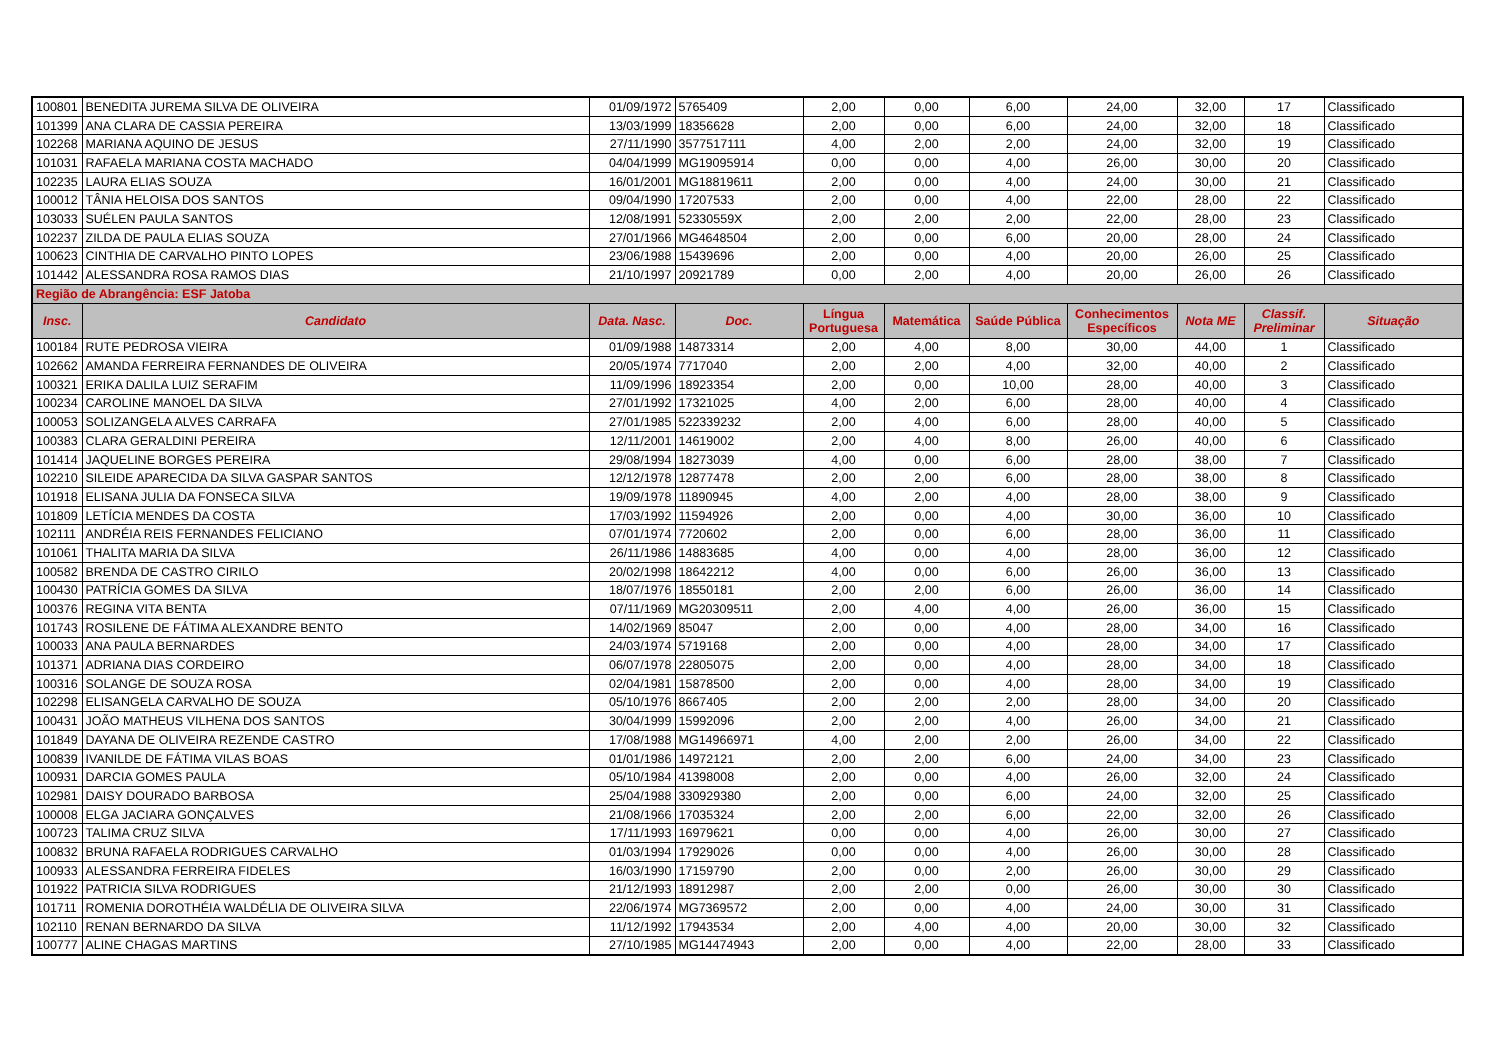| 100801 | BENEDITA JUREMA SILVA DE OLIVEIRA | 01/09/1972 | 5765409 | 2,00 | 0,00 | 6,00 | 24,00 | 32,00 | 17 | Classificado |
| 101399 | ANA CLARA DE CASSIA PEREIRA | 13/03/1999 | 18356628 | 2,00 | 0,00 | 6,00 | 24,00 | 32,00 | 18 | Classificado |
| 102268 | MARIANA AQUINO DE JESUS | 27/11/1990 | 3577517111 | 4,00 | 2,00 | 2,00 | 24,00 | 32,00 | 19 | Classificado |
| 101031 | RAFAELA MARIANA COSTA MACHADO | 04/04/1999 | MG19095914 | 0,00 | 0,00 | 4,00 | 26,00 | 30,00 | 20 | Classificado |
| 102235 | LAURA ELIAS SOUZA | 16/01/2001 | MG18819611 | 2,00 | 0,00 | 4,00 | 24,00 | 30,00 | 21 | Classificado |
| 100012 | TÂNIA HELOISA DOS SANTOS | 09/04/1990 | 17207533 | 2,00 | 0,00 | 4,00 | 22,00 | 28,00 | 22 | Classificado |
| 103033 | SUÉLEN PAULA SANTOS | 12/08/1991 | 52330559X | 2,00 | 2,00 | 2,00 | 22,00 | 28,00 | 23 | Classificado |
| 102237 | ZILDA DE PAULA ELIAS SOUZA | 27/01/1966 | MG4648504 | 2,00 | 0,00 | 6,00 | 20,00 | 28,00 | 24 | Classificado |
| 100623 | CINTHIA DE CARVALHO PINTO LOPES | 23/06/1988 | 15439696 | 2,00 | 0,00 | 4,00 | 20,00 | 26,00 | 25 | Classificado |
| 101442 | ALESSANDRA ROSA RAMOS DIAS | 21/10/1997 | 20921789 | 0,00 | 2,00 | 4,00 | 20,00 | 26,00 | 26 | Classificado |
| Região de Abrangência: ESF Jatoba | | | | | | | | | | |
| Insc. | Candidato | Data. Nasc. | Doc. | Língua Portuguesa | Matemática | Saúde Pública | Conhecimentos Específicos | Nota ME | Classif. Preliminar | Situação |
| 100184 | RUTE PEDROSA VIEIRA | 01/09/1988 | 14873314 | 2,00 | 4,00 | 8,00 | 30,00 | 44,00 | 1 | Classificado |
| 102662 | AMANDA FERREIRA FERNANDES DE OLIVEIRA | 20/05/1974 | 7717040 | 2,00 | 2,00 | 4,00 | 32,00 | 40,00 | 2 | Classificado |
| 100321 | ERIKA DALILA LUIZ SERAFIM | 11/09/1996 | 18923354 | 2,00 | 0,00 | 10,00 | 28,00 | 40,00 | 3 | Classificado |
| 100234 | CAROLINE MANOEL DA SILVA | 27/01/1992 | 17321025 | 4,00 | 2,00 | 6,00 | 28,00 | 40,00 | 4 | Classificado |
| 100053 | SOLIZANGELA ALVES CARRAFA | 27/01/1985 | 522339232 | 2,00 | 4,00 | 6,00 | 28,00 | 40,00 | 5 | Classificado |
| 100383 | CLARA GERALDINI PEREIRA | 12/11/2001 | 14619002 | 2,00 | 4,00 | 8,00 | 26,00 | 40,00 | 6 | Classificado |
| 101414 | JAQUELINE BORGES PEREIRA | 29/08/1994 | 18273039 | 4,00 | 0,00 | 6,00 | 28,00 | 38,00 | 7 | Classificado |
| 102210 | SILEIDE APARECIDA DA SILVA GASPAR SANTOS | 12/12/1978 | 12877478 | 2,00 | 2,00 | 6,00 | 28,00 | 38,00 | 8 | Classificado |
| 101918 | ELISANA JULIA DA FONSECA SILVA | 19/09/1978 | 11890945 | 4,00 | 2,00 | 4,00 | 28,00 | 38,00 | 9 | Classificado |
| 101809 | LETÍCIA MENDES DA COSTA | 17/03/1992 | 11594926 | 2,00 | 0,00 | 4,00 | 30,00 | 36,00 | 10 | Classificado |
| 102111 | ANDRÉIA REIS FERNANDES FELICIANO | 07/01/1974 | 7720602 | 2,00 | 0,00 | 6,00 | 28,00 | 36,00 | 11 | Classificado |
| 101061 | THALITA MARIA DA SILVA | 26/11/1986 | 14883685 | 4,00 | 0,00 | 4,00 | 28,00 | 36,00 | 12 | Classificado |
| 100582 | BRENDA DE CASTRO CIRILO | 20/02/1998 | 18642212 | 4,00 | 0,00 | 6,00 | 26,00 | 36,00 | 13 | Classificado |
| 100430 | PATRÍCIA GOMES DA SILVA | 18/07/1976 | 18550181 | 2,00 | 2,00 | 6,00 | 26,00 | 36,00 | 14 | Classificado |
| 100376 | REGINA VITA BENTA | 07/11/1969 | MG20309511 | 2,00 | 4,00 | 4,00 | 26,00 | 36,00 | 15 | Classificado |
| 101743 | ROSILENE DE FÁTIMA ALEXANDRE BENTO | 14/02/1969 | 85047 | 2,00 | 0,00 | 4,00 | 28,00 | 34,00 | 16 | Classificado |
| 100033 | ANA PAULA BERNARDES | 24/03/1974 | 5719168 | 2,00 | 0,00 | 4,00 | 28,00 | 34,00 | 17 | Classificado |
| 101371 | ADRIANA DIAS CORDEIRO | 06/07/1978 | 22805075 | 2,00 | 0,00 | 4,00 | 28,00 | 34,00 | 18 | Classificado |
| 100316 | SOLANGE DE SOUZA ROSA | 02/04/1981 | 15878500 | 2,00 | 0,00 | 4,00 | 28,00 | 34,00 | 19 | Classificado |
| 102298 | ELISANGELA CARVALHO DE SOUZA | 05/10/1976 | 8667405 | 2,00 | 2,00 | 2,00 | 28,00 | 34,00 | 20 | Classificado |
| 100431 | JOÃO MATHEUS VILHENA DOS SANTOS | 30/04/1999 | 15992096 | 2,00 | 2,00 | 4,00 | 26,00 | 34,00 | 21 | Classificado |
| 101849 | DAYANA DE OLIVEIRA REZENDE CASTRO | 17/08/1988 | MG14966971 | 4,00 | 2,00 | 2,00 | 26,00 | 34,00 | 22 | Classificado |
| 100839 | IVANILDE DE FÁTIMA VILAS BOAS | 01/01/1986 | 14972121 | 2,00 | 2,00 | 6,00 | 24,00 | 34,00 | 23 | Classificado |
| 100931 | DARCIA GOMES PAULA | 05/10/1984 | 41398008 | 2,00 | 0,00 | 4,00 | 26,00 | 32,00 | 24 | Classificado |
| 102981 | DAISY DOURADO BARBOSA | 25/04/1988 | 330929380 | 2,00 | 0,00 | 6,00 | 24,00 | 32,00 | 25 | Classificado |
| 100008 | ELGA JACIARA GONÇALVES | 21/08/1966 | 17035324 | 2,00 | 2,00 | 6,00 | 22,00 | 32,00 | 26 | Classificado |
| 100723 | TALIMA CRUZ SILVA | 17/11/1993 | 16979621 | 0,00 | 0,00 | 4,00 | 26,00 | 30,00 | 27 | Classificado |
| 100832 | BRUNA RAFAELA RODRIGUES CARVALHO | 01/03/1994 | 17929026 | 0,00 | 0,00 | 4,00 | 26,00 | 30,00 | 28 | Classificado |
| 100933 | ALESSANDRA FERREIRA FIDELES | 16/03/1990 | 17159790 | 2,00 | 0,00 | 2,00 | 26,00 | 30,00 | 29 | Classificado |
| 101922 | PATRICIA SILVA RODRIGUES | 21/12/1993 | 18912987 | 2,00 | 2,00 | 0,00 | 26,00 | 30,00 | 30 | Classificado |
| 101711 | ROMENIA DOROTHÉIA WALDÉLIA DE OLIVEIRA SILVA | 22/06/1974 | MG7369572 | 2,00 | 0,00 | 4,00 | 24,00 | 30,00 | 31 | Classificado |
| 102110 | RENAN BERNARDO DA SILVA | 11/12/1992 | 17943534 | 2,00 | 4,00 | 4,00 | 20,00 | 30,00 | 32 | Classificado |
| 100777 | ALINE CHAGAS MARTINS | 27/10/1985 | MG14474943 | 2,00 | 0,00 | 4,00 | 22,00 | 28,00 | 33 | Classificado |